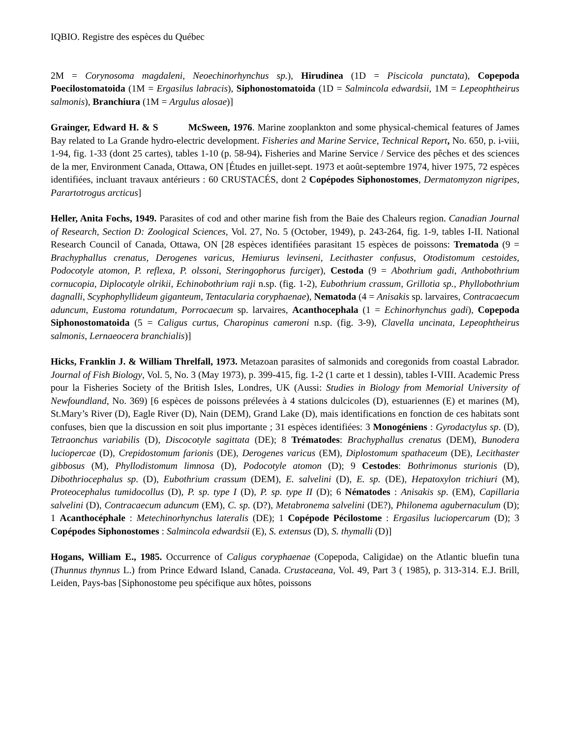IQBIO. Registre des espèces du Québec
2M = Corynosoma magdaleni, Neoechinorhynchus sp.), Hirudinea (1D = Piscicola punctata), Copepoda Poecilostomatoida (1M = Ergasilus labracis), Siphonostomatoida (1D = Salmincola edwardsii, 1M = Lepeophtheirus salmonis), Branchiura (1M = Argulus alosae)]
Grainger, Edward H. & S McSween, 1976. Marine zooplankton and some physical-chemical features of James Bay related to La Grande hydro-electric development. Fisheries and Marine Service, Technical Report, No. 650, p. i-viii, 1-94, fig. 1-33 (dont 25 cartes), tables 1-10 (p. 58-94). Fisheries and Marine Service / Service des pêches et des sciences de la mer, Environment Canada, Ottawa, ON [Études en juillet-sept. 1973 et août-septembre 1974, hiver 1975, 72 espèces identifiées, incluant travaux antérieurs : 60 CRUSTACÉS, dont 2 Copépodes Siphonostomes, Dermatomyzon nigripes, Parartotrogus arcticus]
Heller, Anita Fochs, 1949. Parasites of cod and other marine fish from the Baie des Chaleurs region. Canadian Journal of Research, Section D: Zoological Sciences, Vol. 27, No. 5 (October, 1949), p. 243-264, fig. 1-9, tables I-II. National Research Council of Canada, Ottawa, ON [28 espèces identifiées parasitant 15 espèces de poissons: Trematoda (9 = Brachyphallus crenatus, Derogenes varicus, Hemiurus levinseni, Lecithaster confusus, Otodistomum cestoides, Podocotyle atomon, P. reflexa, P. olssoni, Steringophorus furciger), Cestoda (9 = Abothrium gadi, Anthobothrium cornucopia, Diplocotyle olrikii, Echinobothrium raji n.sp. (fig. 1-2), Eubothrium crassum, Grillotia sp., Phyllobothrium dagnalli, Scyphophyllideum giganteum, Tentacularia coryphaenae), Nematoda (4 = Anisakis sp. larvaires, Contracaecum aduncum, Eustoma rotundatum, Porrocaecum sp. larvaires, Acanthocephala (1 = Echinorhynchus gadi), Copepoda Siphonostomatoida (5 = Caligus curtus, Charopinus cameroni n.sp. (fig. 3-9), Clavella uncinata, Lepeophtheirus salmonis, Lernaeocera branchialis)]
Hicks, Franklin J. & William Threlfall, 1973. Metazoan parasites of salmonids and coregonids from coastal Labrador. Journal of Fish Biology, Vol. 5, No. 3 (May 1973), p. 399-415, fig. 1-2 (1 carte et 1 dessin), tables I-VIII. Academic Press pour la Fisheries Society of the British Isles, Londres, UK (Aussi: Studies in Biology from Memorial University of Newfoundland, No. 369) [6 espèces de poissons prélevées à 4 stations dulcicoles (D), estuariennes (E) et marines (M), St.Mary’s River (D), Eagle River (D), Nain (DEM), Grand Lake (D), mais identifications en fonction de ces habitats sont confuses, bien que la discussion en soit plus importante ; 31 espèces identifiées: 3 Monogéniens : Gyrodactylus sp. (D), Tetraonchus variabilis (D), Discocotyle sagittata (DE); 8 Trématodes: Brachyphallus crenatus (DEM), Bunodera luciopercae (D), Crepidostomum farionis (DE), Derogenes varicus (EM), Diplostomum spathaceum (DE), Lecithaster gibbosus (M), Phyllodistomum limnosa (D), Podocotyle atomon (D); 9 Cestodes: Bothrimonus sturionis (D), Dibothriocephalus sp. (D), Eubothrium crassum (DEM), E. salvelini (D), E. sp. (DE), Hepatoxylon trichiuri (M), Proteocephalus tumidocollus (D), P. sp. type I (D), P. sp. type II (D); 6 Nématodes : Anisakis sp. (EM), Capillaria salvelini (D), Contracaecum aduncum (EM), C. sp. (D?), Metabronema salvelini (DE?), Philonema agubernaculum (D); 1 Acanthocéphale : Metechinorhynchus lateralis (DE); 1 Copépode Pécilostome : Ergasilus luciopercarum (D); 3 Copépodes Siphonostomes : Salmincola edwardsii (E), S. extensus (D), S. thymalli (D)]
Hogans, William E., 1985. Occurrence of Caligus coryphaenae (Copepoda, Caligidae) on the Atlantic bluefin tuna (Thunnus thynnus L.) from Prince Edward Island, Canada. Crustaceana, Vol. 49, Part 3 ( 1985), p. 313-314. E.J. Brill, Leiden, Pays-bas [Siphonostome peu spécifique aux hôtes, poissons